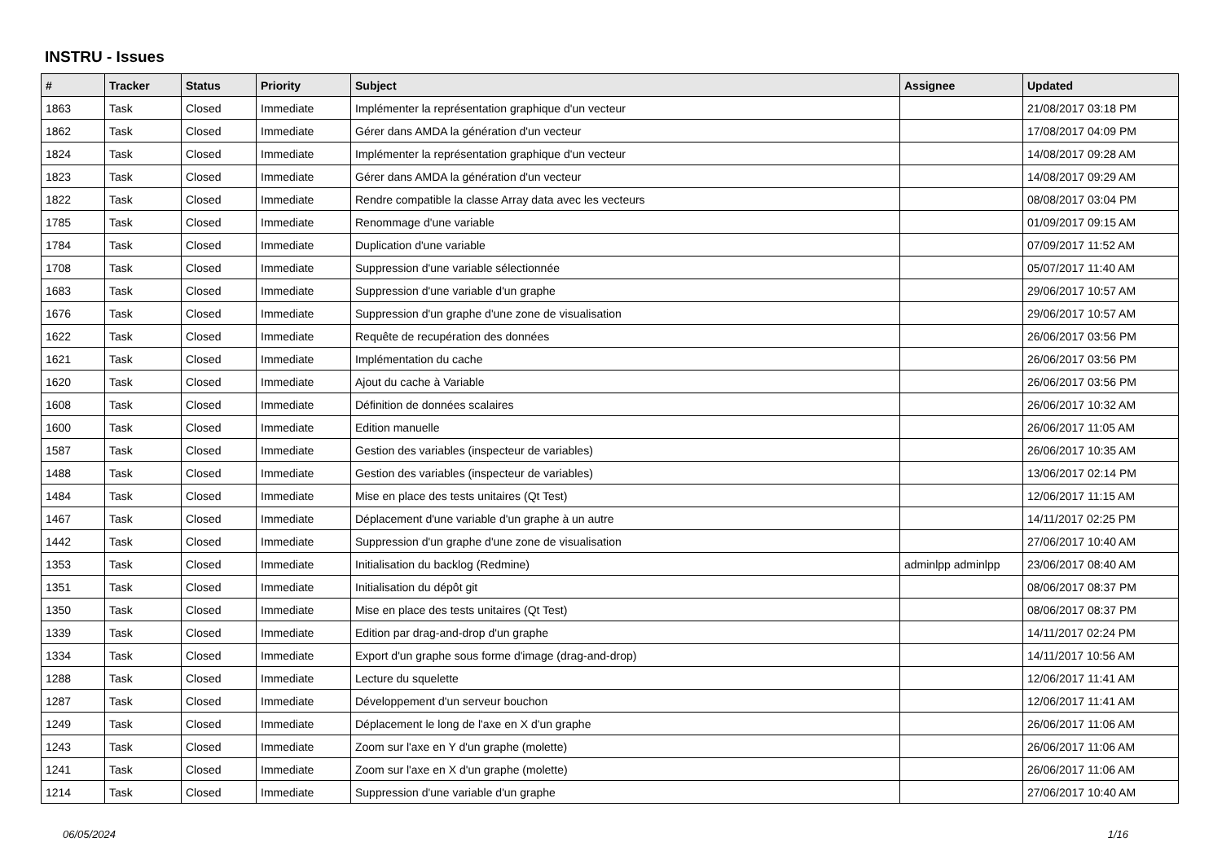INSTRU - Issues
| # | Tracker | Status | Priority | Subject | Assignee | Updated |
| --- | --- | --- | --- | --- | --- | --- |
| 1863 | Task | Closed | Immediate | Implémenter la représentation graphique d'un vecteur | | 21/08/2017 03:18 PM |
| 1862 | Task | Closed | Immediate | Gérer dans AMDA la génération d'un vecteur | | 17/08/2017 04:09 PM |
| 1824 | Task | Closed | Immediate | Implémenter la représentation graphique d'un vecteur | | 14/08/2017 09:28 AM |
| 1823 | Task | Closed | Immediate | Gérer dans AMDA la génération d'un vecteur | | 14/08/2017 09:29 AM |
| 1822 | Task | Closed | Immediate | Rendre compatible la classe Array data avec les vecteurs | | 08/08/2017 03:04 PM |
| 1785 | Task | Closed | Immediate | Renommage d'une variable | | 01/09/2017 09:15 AM |
| 1784 | Task | Closed | Immediate | Duplication d'une variable | | 07/09/2017 11:52 AM |
| 1708 | Task | Closed | Immediate | Suppression d'une variable sélectionnée | | 05/07/2017 11:40 AM |
| 1683 | Task | Closed | Immediate | Suppression d'une variable d'un graphe | | 29/06/2017 10:57 AM |
| 1676 | Task | Closed | Immediate | Suppression d'un graphe d'une zone de visualisation | | 29/06/2017 10:57 AM |
| 1622 | Task | Closed | Immediate | Requête de recupération des données | | 26/06/2017 03:56 PM |
| 1621 | Task | Closed | Immediate | Implémentation du cache | | 26/06/2017 03:56 PM |
| 1620 | Task | Closed | Immediate | Ajout du cache à Variable | | 26/06/2017 03:56 PM |
| 1608 | Task | Closed | Immediate | Définition de données scalaires | | 26/06/2017 10:32 AM |
| 1600 | Task | Closed | Immediate | Edition manuelle | | 26/06/2017 11:05 AM |
| 1587 | Task | Closed | Immediate | Gestion des variables (inspecteur de variables) | | 26/06/2017 10:35 AM |
| 1488 | Task | Closed | Immediate | Gestion des variables (inspecteur de variables) | | 13/06/2017 02:14 PM |
| 1484 | Task | Closed | Immediate | Mise en place des tests unitaires (Qt Test) | | 12/06/2017 11:15 AM |
| 1467 | Task | Closed | Immediate | Déplacement d'une variable d'un graphe à un autre | | 14/11/2017 02:25 PM |
| 1442 | Task | Closed | Immediate | Suppression d'un graphe d'une zone de visualisation | | 27/06/2017 10:40 AM |
| 1353 | Task | Closed | Immediate | Initialisation du backlog (Redmine) | adminlpp adminlpp | 23/06/2017 08:40 AM |
| 1351 | Task | Closed | Immediate | Initialisation du dépôt git | | 08/06/2017 08:37 PM |
| 1350 | Task | Closed | Immediate | Mise en place des tests unitaires (Qt Test) | | 08/06/2017 08:37 PM |
| 1339 | Task | Closed | Immediate | Edition par drag-and-drop d'un graphe | | 14/11/2017 02:24 PM |
| 1334 | Task | Closed | Immediate | Export d'un graphe sous forme d'image (drag-and-drop) | | 14/11/2017 10:56 AM |
| 1288 | Task | Closed | Immediate | Lecture du squelette | | 12/06/2017 11:41 AM |
| 1287 | Task | Closed | Immediate | Développement d'un serveur bouchon | | 12/06/2017 11:41 AM |
| 1249 | Task | Closed | Immediate | Déplacement le long de l'axe en X d'un graphe | | 26/06/2017 11:06 AM |
| 1243 | Task | Closed | Immediate | Zoom sur l'axe en Y d'un graphe (molette) | | 26/06/2017 11:06 AM |
| 1241 | Task | Closed | Immediate | Zoom sur l'axe en X d'un graphe (molette) | | 26/06/2017 11:06 AM |
| 1214 | Task | Closed | Immediate | Suppression d'une variable d'un graphe | | 27/06/2017 10:40 AM |
06/05/2024 1/16